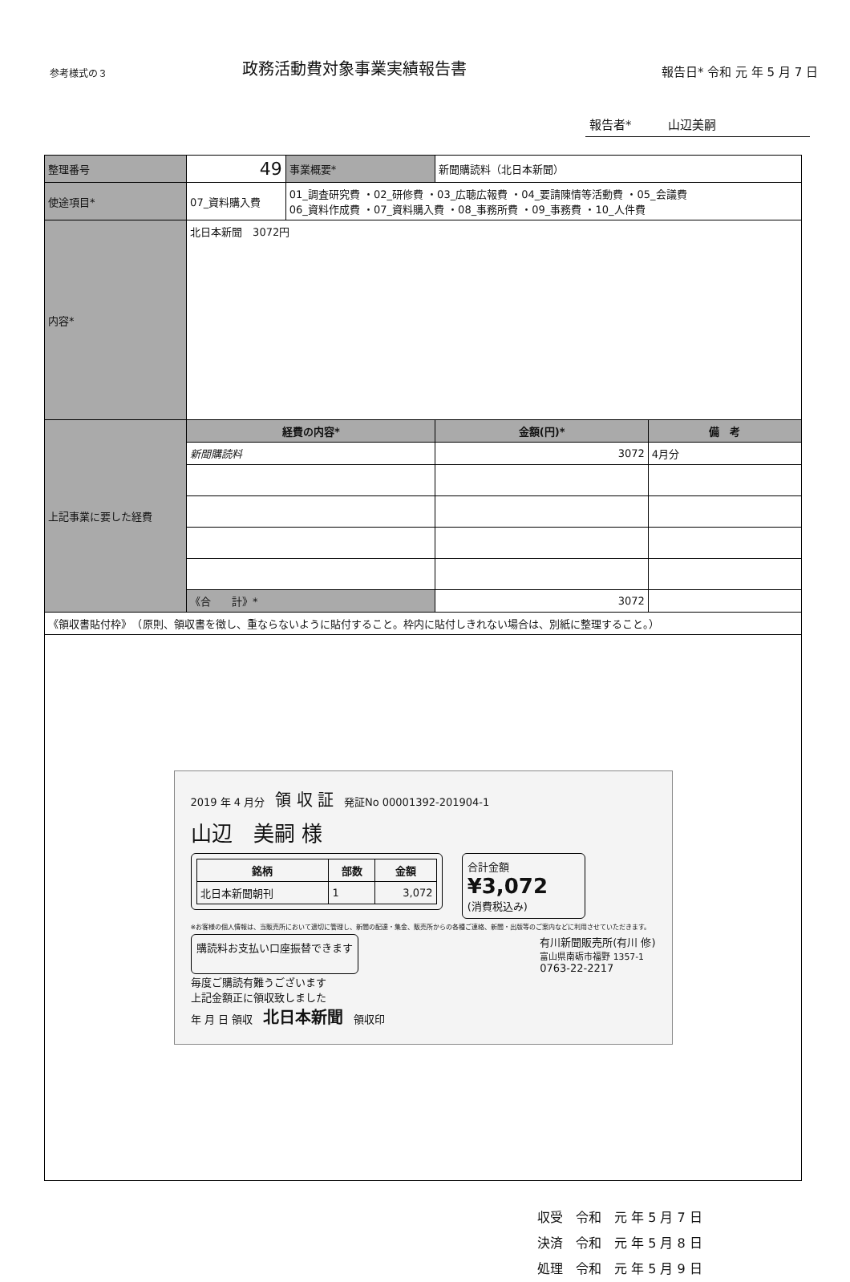参考様式の３
政務活動費対象事業実績報告書
報告日* 令和 元 年 5 月 7 日
報告者*　　　山辺美嗣
| 整理番号 | 49 | 事業概要* | 新聞購読料（北日本新聞） | |
| 使途項目* | 07_資料購入費 | 01_調査研究費 ・02_研修費 ・03_広聴広報費 ・04_要請陳情等活動費 ・05_会議費 06_資料作成費 ・07_資料購入費 ・08_事務所費 ・09_事務費 ・10_人件費 | | |
| 内容* | 北日本新聞 3072円 | | | |
| 上記事業に要した経費 | 経費の内容* | | 金額(円)* | 備 考 |
| | 新聞購読料 | | 3072 | 4月分 |
| | 《合 計》* | | 3072 | |
| 《領収書貼付枠》 （原則、領収書を徴し、重ならないように貼付すること。枠内に貼付しきれない場合は、別紙に整理すること。） | | | | |
| 2019 年 4 月分 領 収 証 発証No 00001392-201904-1 山辺 美嗣 様 / 銘柄 / 部数 / 金額 / / --- / --- / --- / / 北日本新聞朝刊 / 1 / 3,072 / 合計金額 ¥3,072 (消費税込み) ※お客様の個人情報は、当販売所において適切に管理し、新聞の配達・集金、販売所からの各種ご連絡、新聞・出版等のご案内などに利用させていただきます。 購読料お支払い口座振替できます 有川新聞販売所(有川 修) 富山県南砺市福野 1357-1 0763-22-2217 毎度ご購読有難うございます 上記金額正に領収致しました 年 月 日 領収 北日本新聞 領収印 | | | | |
収受　令和　元 年 5 月 7 日
決済　令和　元 年 5 月 8 日
処理　令和　元 年 5 月 9 日